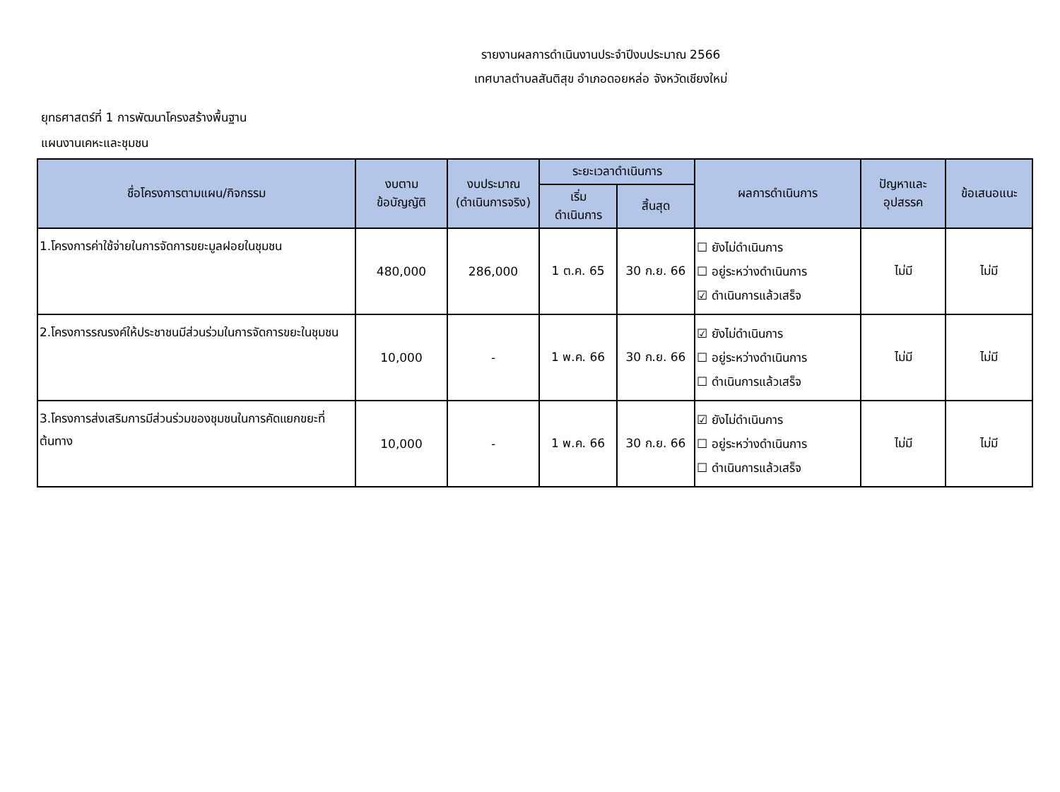รายงานผลการดำเนินงานประจำปีงบประมาณ 2566
เทศบาลตำบลสันติสุข อำเภอดอยหล่อ จังหวัดเชียงใหม่
ยุทธศาสตร์ที่ 1 การพัฒนาโครงสร้างพื้นฐาน
แผนงานเคหะและชุมชน
| ชื่อโครงการตามแผน/กิจกรรม | งบตาม ข้อบัญญัติ | งบประมาณ (ดำเนินการจริง) | ระยะเวลาดำเนินการ | | ผลการดำเนินการ | ปัญหาและ อุปสรรค | ข้อเสนอแนะ |
| --- | --- | --- | --- | --- | --- | --- | --- |
| | | | เริ่ม ดำเนินการ | สิ้นสุด | | | |
| 1.โครงการค่าใช้จ่ายในการจัดการขยะมูลฝอยในชุมชน | 480,000 | 286,000 | 1 ต.ค. 65 | 30 ก.ย. 66 | ☐ ยังไม่ดำเนินการ ☐ อยู่ระหว่างดำเนินการ ☑ ดำเนินการแล้วเสร็จ | ไม่มี | ไม่มี |
| 2.โครงการรณรงค์ให้ประชาชนมีส่วนร่วมในการจัดการขยะในชุมชน | 10,000 | - | 1 พ.ค. 66 | 30 ก.ย. 66 | ☑ ยังไม่ดำเนินการ ☐ อยู่ระหว่างดำเนินการ ☐ ดำเนินการแล้วเสร็จ | ไม่มี | ไม่มี |
| 3.โครงการส่งเสริมการมีส่วนร่วมของชุมชนในการคัดแยกขยะที่ต้นทาง | 10,000 | - | 1 พ.ค. 66 | 30 ก.ย. 66 | ☑ ยังไม่ดำเนินการ ☐ อยู่ระหว่างดำเนินการ ☐ ดำเนินการแล้วเสร็จ | ไม่มี | ไม่มี |